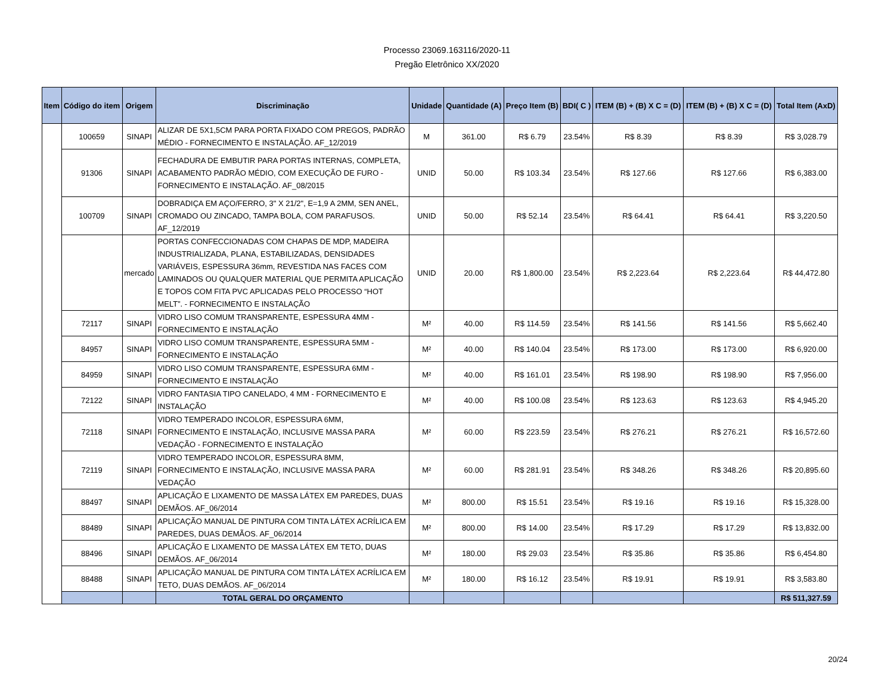Processo 23069.163116/2020-11
Pregão Eletrônico XX/2020
| Item | Código do item | Origem | Discriminação | Unidade | Quantidade (A) | Preço Item (B) | BDI( C ) | ITEM (B) + (B) X C = (D) | ITEM (B) + (B) X C = (D) | Total Item (AxD) |
| --- | --- | --- | --- | --- | --- | --- | --- | --- | --- | --- |
| | 100659 | SINAPI | ALIZAR DE 5X1,5CM PARA PORTA FIXADO COM PREGOS, PADRÃO MÉDIO - FORNECIMENTO E INSTALAÇÃO. AF_12/2019 | M | 361.00 | R$ 6.79 | 23.54% | R$ 8.39 | R$ 8.39 | R$ 3,028.79 |
| | 91306 | SINAPI | FECHADURA DE EMBUTIR PARA PORTAS INTERNAS, COMPLETA, ACABAMENTO PADRÃO MÉDIO, COM EXECUÇÃO DE FURO - FORNECIMENTO E INSTALAÇÃO. AF_08/2015 | UNID | 50.00 | R$ 103.34 | 23.54% | R$ 127.66 | R$ 127.66 | R$ 6,383.00 |
| | 100709 | SINAPI | DOBRADIÇA EM AÇO/FERRO, 3" X 21/2", E=1,9 A 2MM, SEN ANEL, CROMADO OU ZINCADO, TAMPA BOLA, COM PARAFUSOS. AF_12/2019 | UNID | 50.00 | R$ 52.14 | 23.54% | R$ 64.41 | R$ 64.41 | R$ 3,220.50 |
| | | mercado | PORTAS CONFECCIONADAS COM CHAPAS DE MDP, MADEIRA INDUSTRIALIZADA, PLANA, ESTABILIZADAS, DENSIDADES VARIÁVEIS, ESPESSURA 36mm, REVESTIDA NAS FACES COM LAMINADOS OU QUALQUER MATERIAL QUE PERMITA APLICAÇÃO E TOPOS COM FITA PVC APLICADAS PELO PROCESSO “HOT MELT”. - FORNECIMENTO E INSTALAÇÃO | UNID | 20.00 | R$ 1,800.00 | 23.54% | R$ 2,223.64 | R$ 2,223.64 | R$ 44,472.80 |
| | 72117 | SINAPI | VIDRO LISO COMUM TRANSPARENTE, ESPESSURA 4MM - FORNECIMENTO E INSTALAÇÃO | M² | 40.00 | R$ 114.59 | 23.54% | R$ 141.56 | R$ 141.56 | R$ 5,662.40 |
| | 84957 | SINAPI | VIDRO LISO COMUM TRANSPARENTE, ESPESSURA 5MM - FORNECIMENTO E INSTALAÇÃO | M² | 40.00 | R$ 140.04 | 23.54% | R$ 173.00 | R$ 173.00 | R$ 6,920.00 |
| | 84959 | SINAPI | VIDRO LISO COMUM TRANSPARENTE, ESPESSURA 6MM - FORNECIMENTO E INSTALAÇÃO | M² | 40.00 | R$ 161.01 | 23.54% | R$ 198.90 | R$ 198.90 | R$ 7,956.00 |
| | 72122 | SINAPI | VIDRO FANTASIA TIPO CANELADO, 4 MM - FORNECIMENTO E INSTALAÇÃO | M² | 40.00 | R$ 100.08 | 23.54% | R$ 123.63 | R$ 123.63 | R$ 4,945.20 |
| | 72118 | SINAPI | VIDRO TEMPERADO INCOLOR, ESPESSURA 6MM, FORNECIMENTO E INSTALAÇÃO, INCLUSIVE MASSA PARA VEDAÇÃO - FORNECIMENTO E INSTALAÇÃO | M² | 60.00 | R$ 223.59 | 23.54% | R$ 276.21 | R$ 276.21 | R$ 16,572.60 |
| | 72119 | SINAPI | VIDRO TEMPERADO INCOLOR, ESPESSURA 8MM, FORNECIMENTO E INSTALAÇÃO, INCLUSIVE MASSA PARA VEDAÇÃO | M² | 60.00 | R$ 281.91 | 23.54% | R$ 348.26 | R$ 348.26 | R$ 20,895.60 |
| | 88497 | SINAPI | APLICAÇÃO E LIXAMENTO DE MASSA LÁTEX EM PAREDES, DUAS DEMÃOS. AF_06/2014 | M² | 800.00 | R$ 15.51 | 23.54% | R$ 19.16 | R$ 19.16 | R$ 15,328.00 |
| | 88489 | SINAPI | APLICAÇÃO MANUAL DE PINTURA COM TINTA LÁTEX ACRÍLICA EM PAREDES, DUAS DEMÃOS. AF_06/2014 | M² | 800.00 | R$ 14.00 | 23.54% | R$ 17.29 | R$ 17.29 | R$ 13,832.00 |
| | 88496 | SINAPI | APLICAÇÃO E LIXAMENTO DE MASSA LÁTEX EM TETO, DUAS DEMÃOS. AF_06/2014 | M² | 180.00 | R$ 29.03 | 23.54% | R$ 35.86 | R$ 35.86 | R$ 6,454.80 |
| | 88488 | SINAPI | APLICAÇÃO MANUAL DE PINTURA COM TINTA LÁTEX ACRÍLICA EM TETO, DUAS DEMÃOS. AF_06/2014 | M² | 180.00 | R$ 16.12 | 23.54% | R$ 19.91 | R$ 19.91 | R$ 3,583.80 |
| | | | TOTAL GERAL DO ORÇAMENTO | | | | | | | R$ 511,327.59 |
20/24